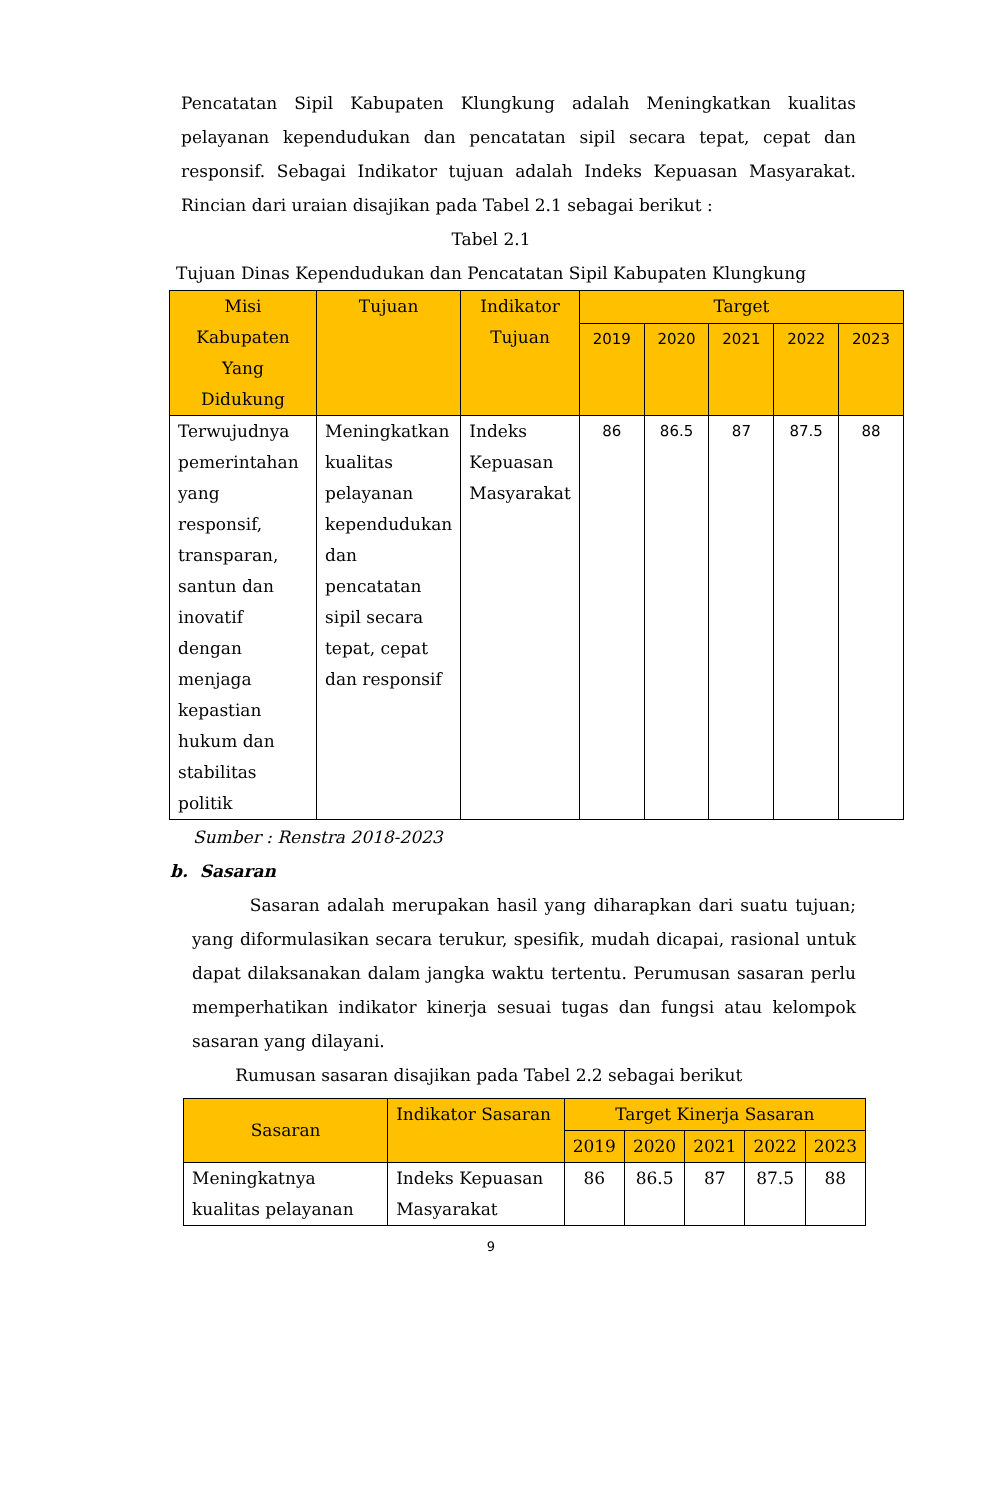Pencatatan Sipil Kabupaten Klungkung adalah Meningkatkan kualitas pelayanan kependudukan dan pencatatan sipil secara tepat, cepat dan responsif. Sebagai Indikator tujuan adalah Indeks Kepuasan Masyarakat. Rincian dari uraian disajikan pada Tabel 2.1 sebagai berikut :
Tabel 2.1
Tujuan Dinas Kependudukan dan Pencatatan Sipil Kabupaten Klungkung
| Misi Kabupaten Yang Didukung | Tujuan | Indikator Tujuan | Target | | | | |
| --- | --- | --- | --- | --- | --- | --- | --- |
| | | | 2019 | 2020 | 2021 | 2022 | 2023 |
| Terwujudnya pemerintahan yang responsif, transparan, santun dan inovatif dengan menjaga kepastian hukum dan stabilitas politik | Meningkatkan kualitas pelayanan kependudukan dan pencatatan sipil secara tepat, cepat dan responsif | Indeks Kepuasan Masyarakat | 86 | 86.5 | 87 | 87.5 | 88 |
Sumber : Renstra 2018-2023
b. Sasaran
Sasaran adalah merupakan hasil yang diharapkan dari suatu tujuan; yang diformulasikan secara terukur, spesifik, mudah dicapai, rasional untuk dapat dilaksanakan dalam jangka waktu tertentu. Perumusan sasaran perlu memperhatikan indikator kinerja sesuai tugas dan fungsi atau kelompok sasaran yang dilayani.
Rumusan sasaran disajikan pada Tabel 2.2 sebagai berikut
| Sasaran | Indikator Sasaran | Target Kinerja Sasaran | | | | |
| --- | --- | --- | --- | --- | --- | --- |
| | | 2019 | 2020 | 2021 | 2022 | 2023 |
| Meningkatnya kualitas pelayanan | Indeks Kepuasan Masyarakat | 86 | 86.5 | 87 | 87.5 | 88 |
9